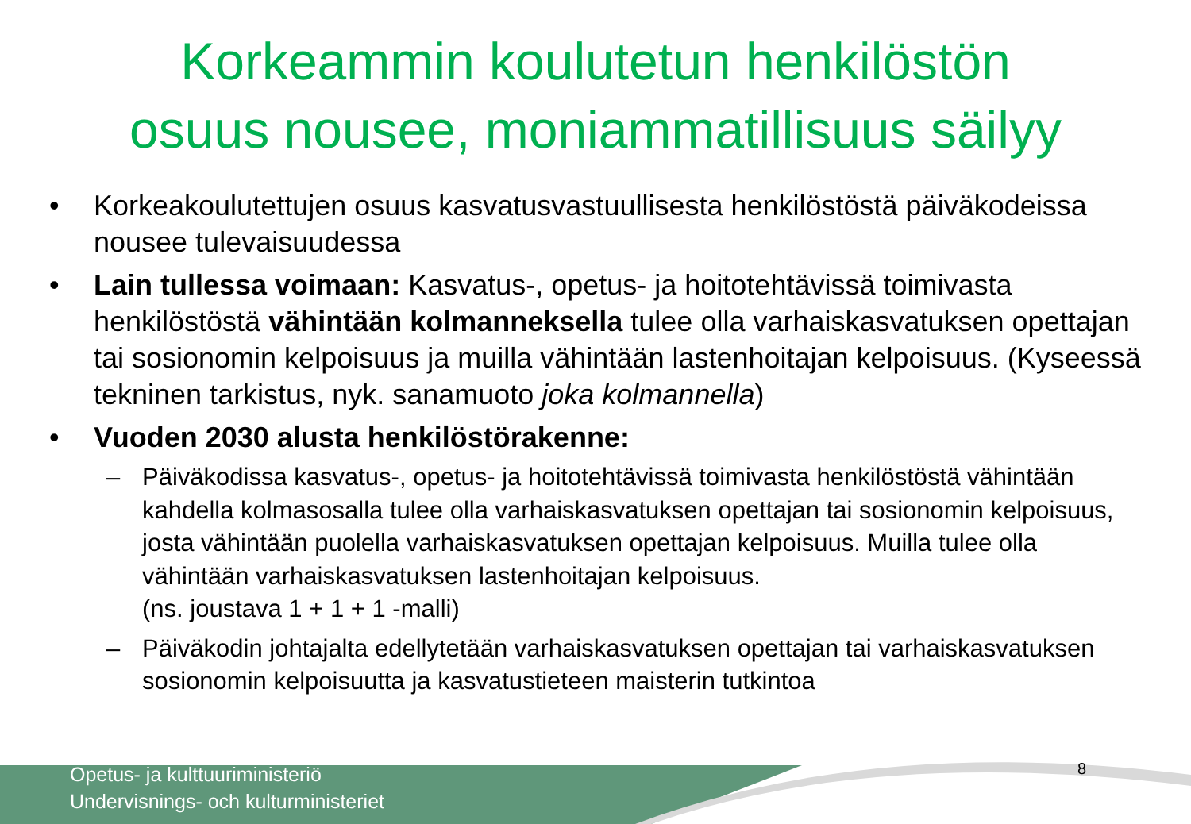Korkeammin koulutetun henkilöstön
osuus nousee, moniammatillisuus säilyy
• Korkeakoulutettujen osuus kasvatusvastuullisesta henkilöstöstä päiväkodeissa nousee tulevaisuudessa
• Lain tullessa voimaan: Kasvatus-, opetus- ja hoitotehtävissä toimivasta henkilöstöstä vähintään kolmanneksella tulee olla varhaiskasvatuksen opettajan tai sosionomin kelpoisuus ja muilla vähintään lastenhoitajan kelpoisuus. (Kyseessä tekninen tarkistus, nyk. sanamuoto joka kolmannella)
• Vuoden 2030 alusta henkilöstörakenne:
– Päiväkodissa kasvatus-, opetus- ja hoitotehtävissä toimivasta henkilöstöstä vähintään kahdella kolmasosalla tulee olla varhaiskasvatuksen opettajan tai sosionomin kelpoisuus, josta vähintään puolella varhaiskasvatuksen opettajan kelpoisuus. Muilla tulee olla vähintään varhaiskasvatuksen lastenhoitajan kelpoisuus.
(ns. joustava 1 + 1 + 1 -malli)
– Päiväkodin johtajalta edellytetään varhaiskasvatuksen opettajan tai varhaiskasvatuksen sosionomin kelpoisuutta ja kasvatustieteen maisterin tutkintoa
Opetus- ja kulttuuriministeriö
Undervisnings- och kulturministeriet
8